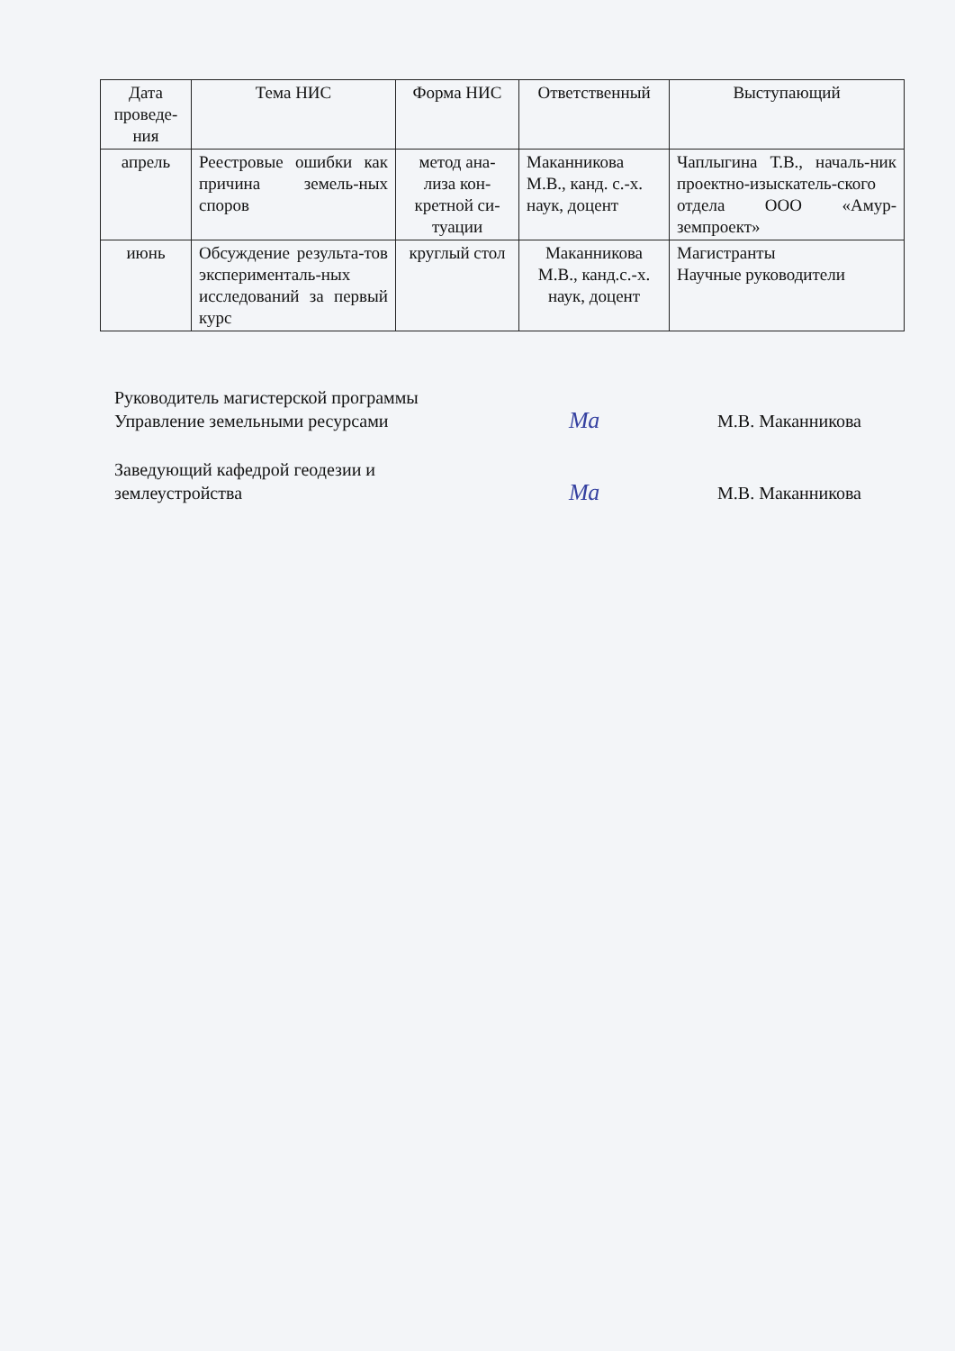| Дата проведе-ния | Тема НИС | Форма НИС | Ответственный | Выступающий |
| --- | --- | --- | --- | --- |
| апрель | Реестровые ошибки как причина земель-ных споров | метод ана-лиза кон-кретной си-туации | Маканникова М.В., канд. с.-х. наук, доцент | Чаплыгина Т.В., началь-ник проектно-изыскатель-ского отдела ООО «Амур-земпроект» |
| июнь | Обсуждение результа-тов эксперименталь-ных исследований за первый курс | круглый стол | Маканникова М.В., канд.с.-х. наук, доцент | Магистранты Научные руководители |
Руководитель магистерской программы
Управление земельными ресурсами
Ма
М.В. Маканникова
Заведующий кафедрой геодезии и
землеустройства
Ма
М.В. Маканникова